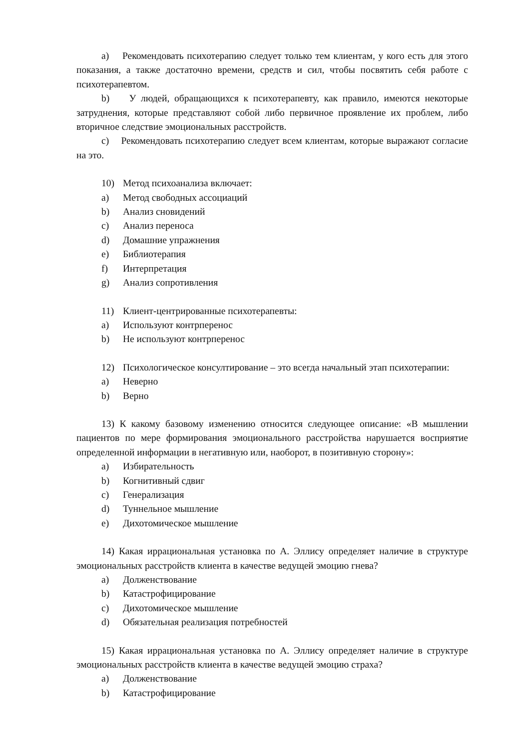a) Рекомендовать психотерапию следует только тем клиентам, у кого есть для этого показания, а также достаточно времени, средств и сил, чтобы посвятить себя работе с психотерапевтом.
b) У людей, обращающихся к психотерапевту, как правило, имеются некоторые затруднения, которые представляют собой либо первичное проявление их проблем, либо вторичное следствие эмоциональных расстройств.
c) Рекомендовать психотерапию следует всем клиентам, которые выражают согласие на это.
10) Метод психоанализа включает:
a) Метод свободных ассоциаций
b) Анализ сновидений
c) Анализ переноса
d) Домашние упражнения
e) Библиотерапия
f) Интерпретация
g) Анализ сопротивления
11) Клиент-центрированные психотерапевты:
a) Используют контрперенос
b) Не используют контрперенос
12) Психологическое консултирование – это всегда начальный этап психотерапии:
a) Неверно
b) Верно
13) К какому базовому изменению относится следующее описание: «В мышлении пациентов по мере формирования эмоционального расстройства нарушается восприятие определенной информации в негативную или, наоборот, в позитивную сторону»:
a) Избирательность
b) Когнитивный сдвиг
c) Генерализация
d) Туннельное мышление
e) Дихотомическое мышление
14) Какая иррациональная установка по А. Эллису определяет наличие в структуре эмоциональных расстройств клиента в качестве ведущей эмоцию гнева?
a) Долженствование
b) Катастрофицирование
c) Дихотомическое мышление
d) Обязательная реализация потребностей
15) Какая иррациональная установка по А. Эллису определяет наличие в структуре эмоциональных расстройств клиента в качестве ведущей эмоцию страха?
a) Долженствование
b) Катастрофицирование